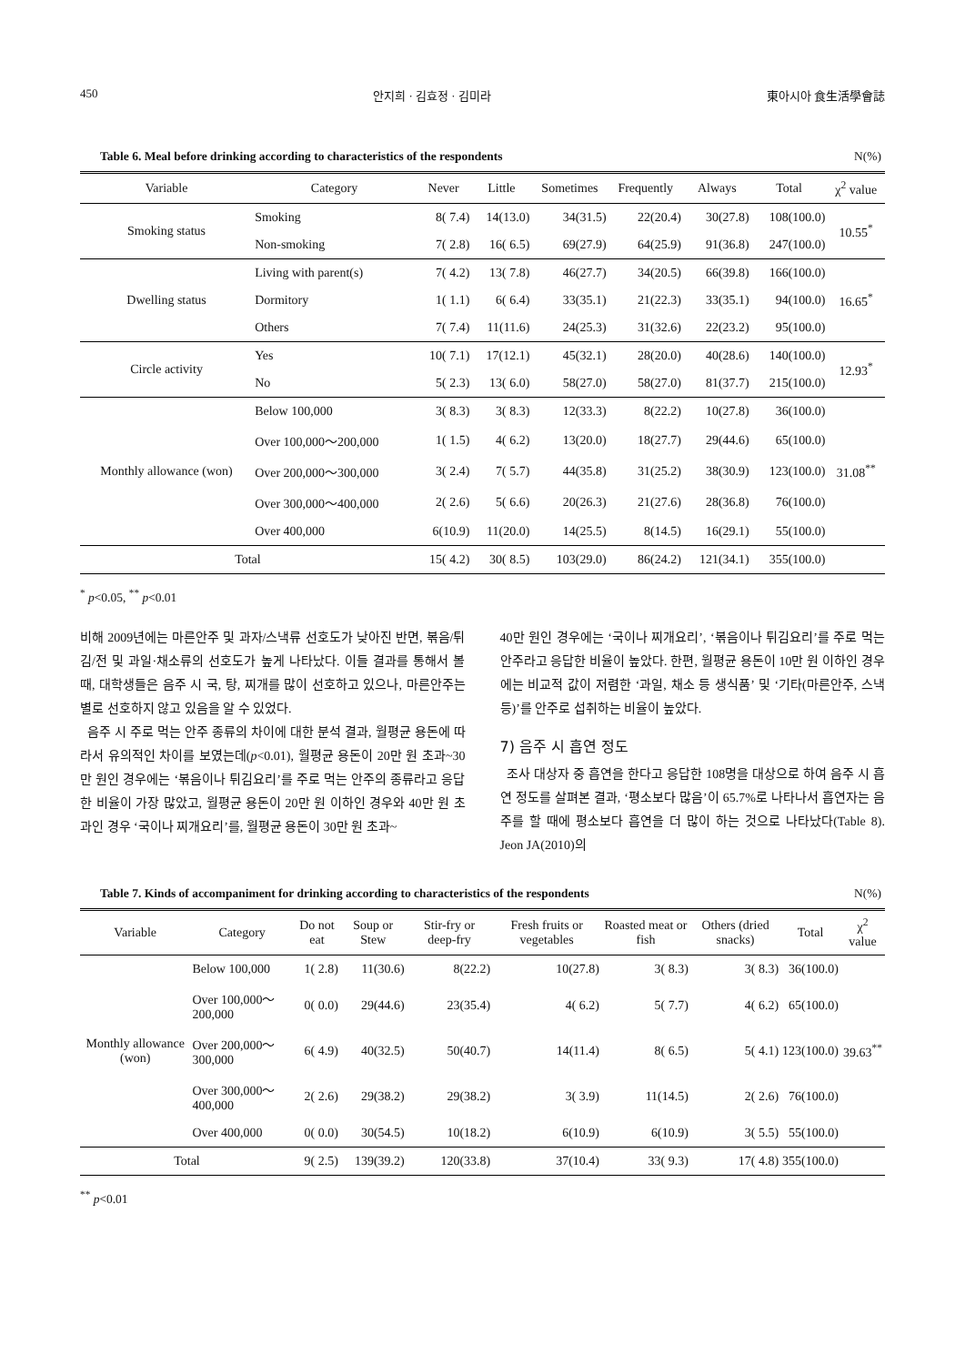450 안지희 · 김효정 · 김미라 東아시아 食生活學會誌
Table 6. Meal before drinking according to characteristics of the respondents N(%)
| Variable | Category | Never | Little | Sometimes | Frequently | Always | Total | χ<sup>2</sup> value |
| --- | --- | --- | --- | --- | --- | --- | --- | --- |
| Smoking status | Smoking | 8( 7.4) | 14(13.0) | 34(31.5) | 22(20.4) | 30(27.8) | 108(100.0) | 10.55<sup>*</sup> |
| | Non-smoking | 7( 2.8) | 16( 6.5) | 69(27.9) | 64(25.9) | 91(36.8) | 247(100.0) | |
| Dwelling status | Living with parent(s) | 7( 4.2) | 13( 7.8) | 46(27.7) | 34(20.5) | 66(39.8) | 166(100.0) | 16.65<sup>*</sup> |
| | Dormitory | 1( 1.1) | 6( 6.4) | 33(35.1) | 21(22.3) | 33(35.1) | 94(100.0) | |
| | Others | 7( 7.4) | 11(11.6) | 24(25.3) | 31(32.6) | 22(23.2) | 95(100.0) | |
| Circle activity | Yes | 10( 7.1) | 17(12.1) | 45(32.1) | 28(20.0) | 40(28.6) | 140(100.0) | 12.93<sup>*</sup> |
| | No | 5( 2.3) | 13( 6.0) | 58(27.0) | 58(27.0) | 81(37.7) | 215(100.0) | |
| Monthly allowance (won) | Below 100,000 | 3( 8.3) | 3( 8.3) | 12(33.3) | 8(22.2) | 10(27.8) | 36(100.0) | 31.08<sup>**</sup> |
| | Over 100,000～200,000 | 1( 1.5) | 4( 6.2) | 13(20.0) | 18(27.7) | 29(44.6) | 65(100.0) | |
| | Over 200,000～300,000 | 3( 2.4) | 7( 5.7) | 44(35.8) | 31(25.2) | 38(30.9) | 123(100.0) | |
| | Over 300,000～400,000 | 2( 2.6) | 5( 6.6) | 20(26.3) | 21(27.6) | 28(36.8) | 76(100.0) | |
| | Over 400,000 | 6(10.9) | 11(20.0) | 14(25.5) | 8(14.5) | 16(29.1) | 55(100.0) | |
| Total | | 15( 4.2) | 30( 8.5) | 103(29.0) | 86(24.2) | 121(34.1) | 355(100.0) | |
<sup>*</sup> p<0.05, <sup>**</sup> p<0.01
비해 2009년에는 마른안주 및 과자/스낵류 선호도가 낮아진 반면, 볶음/튀김/전 및 과일·채소류의 선호도가 높게 나타났다. 이들 결과를 통해서 볼 때, 대학생들은 음주 시 국, 탕, 찌개를 많이 선호하고 있으나, 마른안주는 별로 선호하지 않고 있음을 알 수 있었다.
음주 시 주로 먹는 안주 종류의 차이에 대한 분석 결과, 월평균 용돈에 따라서 유의적인 차이를 보였는데(p<0.01), 월평균 용돈이 20만 원 초과~30만 원인 경우에는 ‘볶음이나 튀김요리’를 주로 먹는 안주의 종류라고 응답한 비율이 가장 많았고, 월평균 용돈이 20만 원 이하인 경우와 40만 원 초과인 경우 ‘국이나 찌개요리’를, 월평균 용돈이 30만 원 초과~
40만 원인 경우에는 ‘국이나 찌개요리’, ‘볶음이나 튀김요리’를 주로 먹는 안주라고 응답한 비율이 높았다. 한편, 월평균 용돈이 10만 원 이하인 경우에는 비교적 값이 저렴한 ‘과일, 채소 등 생식품’ 및 ‘기타(마른안주, 스낵 등)’를 안주로 섭취하는 비율이 높았다.
7) 음주 시 흡연 정도
조사 대상자 중 흡연을 한다고 응답한 108명을 대상으로 하여 음주 시 흡연 정도를 살펴본 결과, ‘평소보다 많음’이 65.7%로 나타나서 흡연자는 음주를 할 때에 평소보다 흡연을 더 많이 하는 것으로 나타났다(Table 8). Jeon JA(2010)의
Table 7. Kinds of accompaniment for drinking according to characteristics of the respondents N(%)
| Variable | Category | Do not eat | Soup or Stew | Stir-fry or deep-fry | Fresh fruits or vegetables | Roasted meat or fish | Others (dried snacks) | Total | χ<sup>2</sup> value |
| --- | --- | --- | --- | --- | --- | --- | --- | --- | --- |
| Monthly allowance (won) | Below 100,000 | 1( 2.8) | 11(30.6) | 8(22.2) | 10(27.8) | 3( 8.3) | 3( 8.3) | 36(100.0) | 39.63<sup>**</sup> |
| | Over 100,000～200,000 | 0( 0.0) | 29(44.6) | 23(35.4) | 4( 6.2) | 5( 7.7) | 4( 6.2) | 65(100.0) | |
| | Over 200,000～300,000 | 6( 4.9) | 40(32.5) | 50(40.7) | 14(11.4) | 8( 6.5) | 5( 4.1) | 123(100.0) | |
| | Over 300,000～400,000 | 2( 2.6) | 29(38.2) | 29(38.2) | 3( 3.9) | 11(14.5) | 2( 2.6) | 76(100.0) | |
| | Over 400,000 | 0( 0.0) | 30(54.5) | 10(18.2) | 6(10.9) | 6(10.9) | 3( 5.5) | 55(100.0) | |
| Total | | 9( 2.5) | 139(39.2) | 120(33.8) | 37(10.4) | 33( 9.3) | 17( 4.8) | 355(100.0) | |
<sup>**</sup> p<0.01